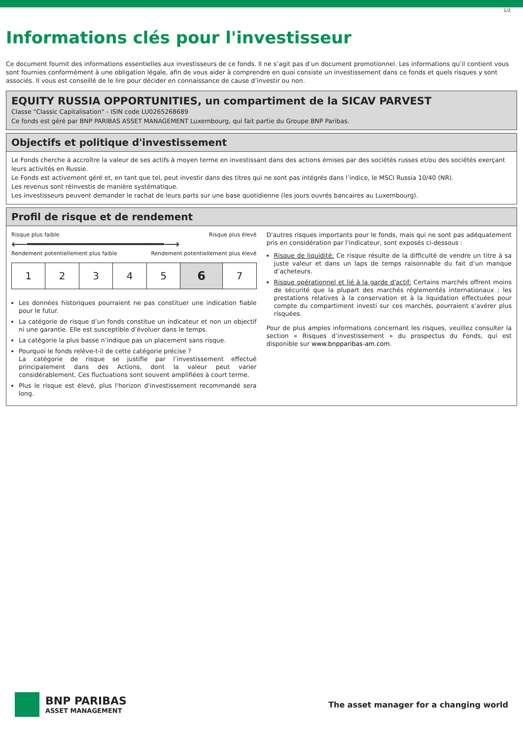1/2
Informations clés pour l'investisseur
Ce document fournit des informations essentielles aux investisseurs de ce fonds. Il ne s’agit pas d’un document promotionnel. Les informations qu’il contient vous sont fournies conformément à une obligation légale, afin de vous aider à comprendre en quoi consiste un investissement dans ce fonds et quels risques y sont associés. Il vous est conseillé de le lire pour décider en connaissance de cause d’investir ou non.
EQUITY RUSSIA OPPORTUNITIES, un compartiment de la SICAV PARVEST
Classe "Classic Capitalisation" - ISIN code LU0265268689
Ce fonds est géré par BNP PARIBAS ASSET MANAGEMENT Luxembourg, qui fait partie du Groupe BNP Paribas.
Objectifs et politique d'investissement
Le Fonds cherche à accroître la valeur de ses actifs à moyen terme en investissant dans des actions émises par des sociétés russes et/ou des sociétés exerçant leurs activités en Russie.
Le Fonds est activement géré et, en tant que tel, peut investir dans des titres qui ne sont pas intégrés dans l’indice, le MSCI Russia 10/40 (NR).
Les revenus sont réinvestis de manière systématique.
Les investisseurs peuvent demander le rachat de leurs parts sur une base quotidienne (les jours ouvrés bancaires au Luxembourg).
Profil de risque et de rendement
Risque plus faible Risque plus élevé
⟵━━━━━━━━━━━━━━━━━━━━━⟶
Rendement potentiellement plus faible Rendement potentiellement plus élevé
| 1 | 2 | 3 | 4 | 5 | 6 | 7 |
Les données historiques pourraient ne pas constituer une indication fiable pour le futur.
La catégorie de risque d’un fonds constitue un indicateur et non un objectif ni une garantie. Elle est susceptible d’évoluer dans le temps.
La catégorie la plus basse n’indique pas un placement sans risque.
Pourquoi le fonds relève-t-il de cette catégorie précise ?
La catégorie de risque se justifie par l’investissement effectué principalement dans des Actions, dont la valeur peut varier considérablement. Ces fluctuations sont souvent amplifiées à court terme.
Plus le risque est élevé, plus l'horizon d'investissement recommandé sera long.
D'autres risques importants pour le fonds, mais qui ne sont pas adéquatement pris en considération par l'indicateur, sont exposés ci-dessous :
Risque de liquidité: Ce risque résulte de la difficulté de vendre un titre à sa juste valeur et dans un laps de temps raisonnable du fait d’un manque d’acheteurs.
Risque opérationnel et lié à la garde d'actif: Certains marchés offrent moins de sécurité que la plupart des marchés réglementés internationaux ; les prestations relatives à la conservation et à la liquidation effectuées pour compte du compartiment investi sur ces marchés, pourraient s’avérer plus risquées.
Pour de plus amples informations concernant les risques, veuillez consulter la section « Risques d’investissement » du prospectus du Fonds, qui est disponible sur www.bnpparibas-am.com.
BNP PARIBAS
ASSET MANAGEMENT
The asset manager for a changing world